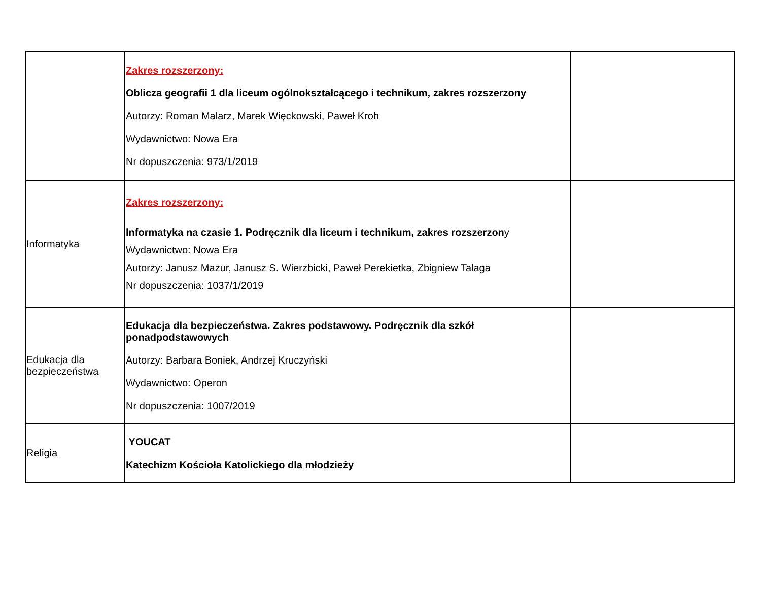| | Zakres rozszerzony: Oblicza geografii 1 dla liceum ogólnokształcącego i technikum, zakres rozszerzony Autorzy: Roman Malarz, Marek Więckowski, Paweł Kroh Wydawnictwo: Nowa Era Nr dopuszczenia: 973/1/2019 | |
| Informatyka | Zakres rozszerzony: Informatyka na czasie 1. Podręcznik dla liceum i technikum, zakres rozszerzon y Wydawnictwo: Nowa Era Autorzy: Janusz Mazur, Janusz S. Wierzbicki, Paweł Perekietka, Zbigniew Talaga Nr dopuszczenia: 1037/1/2019 | |
| Edukacja dla bezpieczeństwa | Edukacja dla bezpieczeństwa. Zakres podstawowy. Podręcznik dla szkół ponadpodstawowych Autorzy: Barbara Boniek, Andrzej Kruczyński Wydawnictwo: Operon Nr dopuszczenia: 1007/2019 | |
| Religia | YOUCAT Katechizm Kościoła Katolickiego dla młodzieży | |